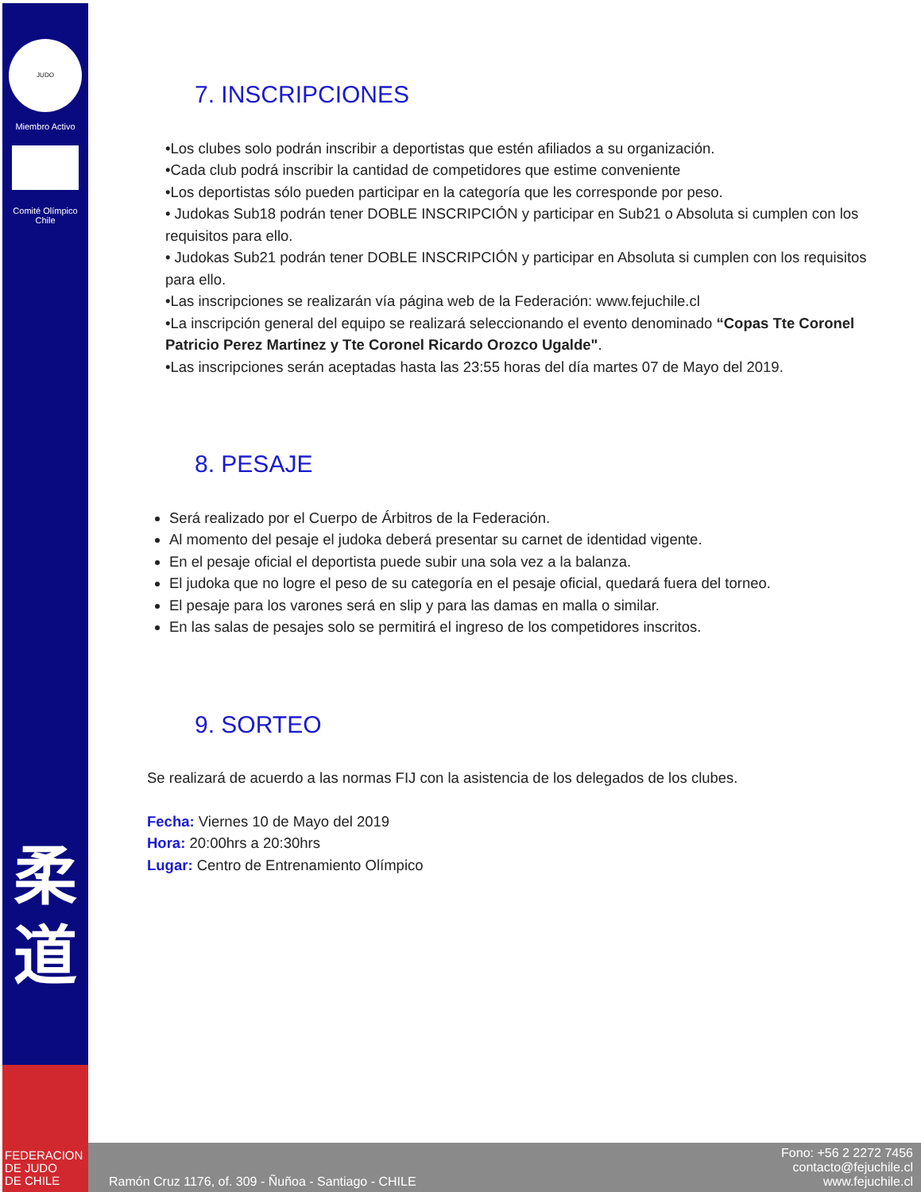JUDO
Miembro Activo
Comité Olímpico
Chile
柔
道
FEDERACION
DE JUDO
DE CHILE
Ramón Cruz 1176, of. 309 - Ñuñoa - Santiago - CHILE Fono: +56 2 2272 7456
contacto@fejuchile.cl
www.fejuchile.cl
7. INSCRIPCIONES
•Los clubes solo podrán inscribir a deportistas que estén afiliados a su organización.
•Cada club podrá inscribir la cantidad de competidores que estime conveniente
•Los deportistas sólo pueden participar en la categoría que les corresponde por peso.
• Judokas Sub18 podrán tener DOBLE INSCRIPCIÓN y participar en Sub21 o Absoluta si cumplen con los requisitos para ello.
• Judokas Sub21 podrán tener DOBLE INSCRIPCIÓN y participar en Absoluta si cumplen con los requisitos para ello.
•Las inscripciones se realizarán vía página web de la Federación: www.fejuchile.cl
•La inscripción general del equipo se realizará seleccionando el evento denominado “Copas Tte Coronel Patricio Perez Martinez y Tte Coronel Ricardo Orozco Ugalde".
•Las inscripciones serán aceptadas hasta las 23:55 horas del día martes 07 de Mayo del 2019.
8. PESAJE
Será realizado por el Cuerpo de Árbitros de la Federación.
Al momento del pesaje el judoka deberá presentar su carnet de identidad vigente.
En el pesaje oficial el deportista puede subir una sola vez a la balanza.
El judoka que no logre el peso de su categoría en el pesaje oficial, quedará fuera del torneo.
El pesaje para los varones será en slip y para las damas en malla o similar.
En las salas de pesajes solo se permitirá el ingreso de los competidores inscritos.
9. SORTEO
Se realizará de acuerdo a las normas FIJ con la asistencia de los delegados de los clubes.
Fecha: Viernes 10 de Mayo del 2019
Hora: 20:00hrs a 20:30hrs
Lugar: Centro de Entrenamiento Olímpico